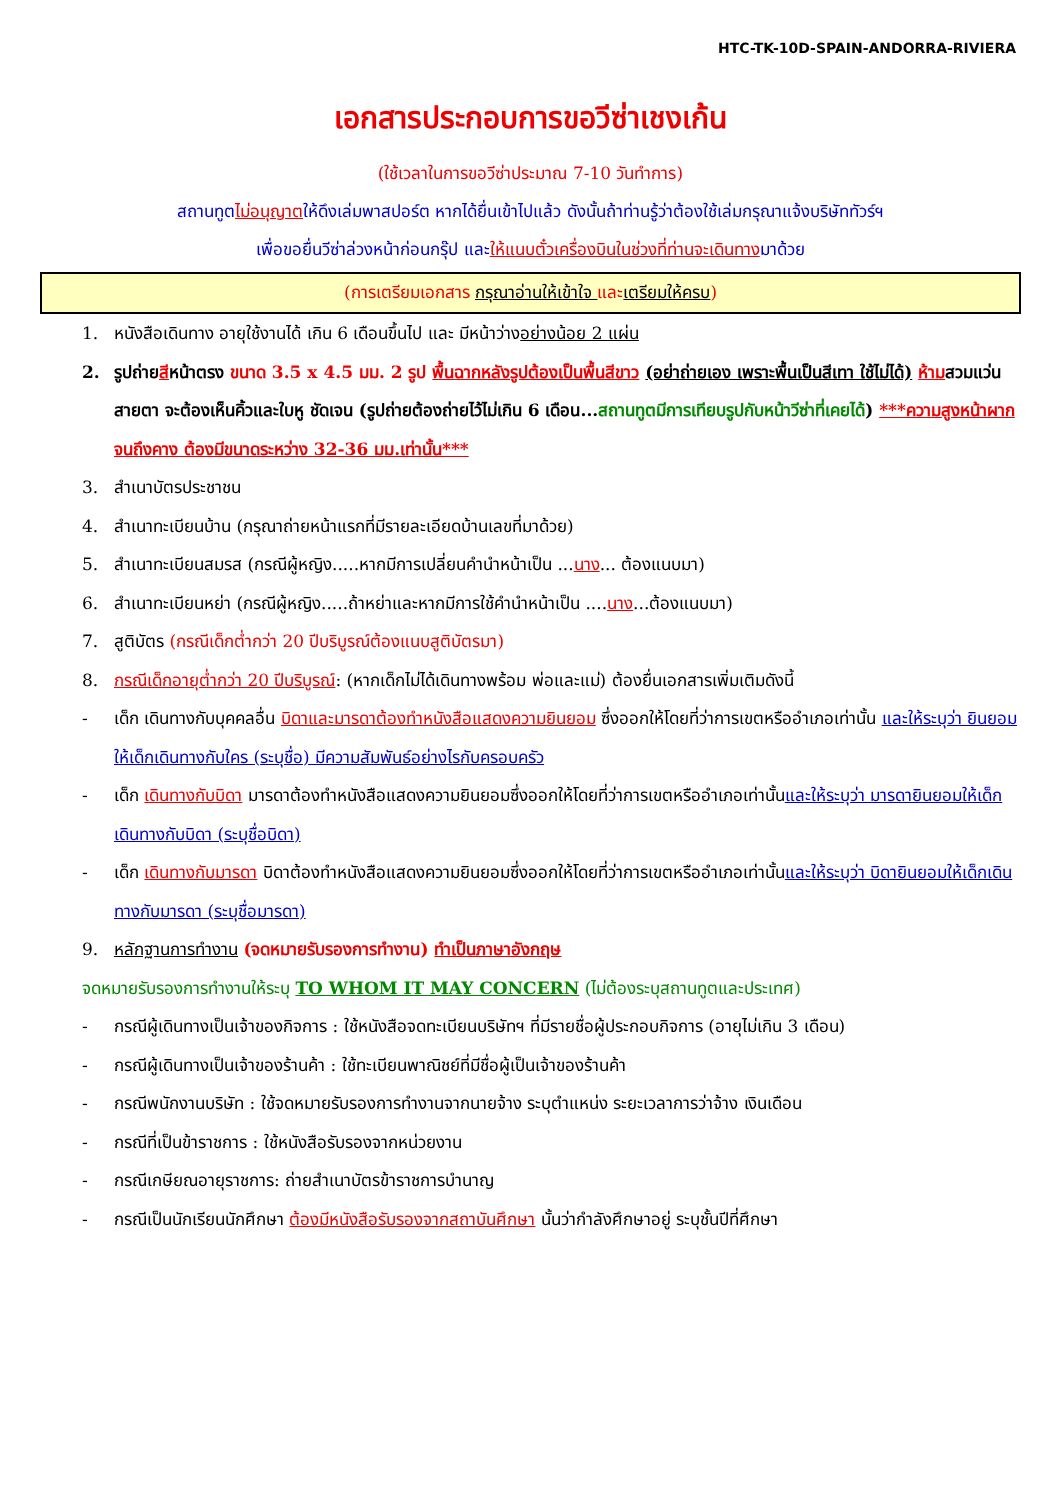HTC-TK-10D-SPAIN-ANDORRA-RIVIERA
เอกสารประกอบการขอวีซ่าเชงเก้น
(ใช้เวลาในการขอวีซ่าประมาณ 7-10 วันทำการ)
สถานทูตไม่อนุญาตให้ดึงเล่มพาสปอร์ต หากได้ยื่นเข้าไปแล้ว ดังนั้นถ้าท่านรู้ว่าต้องใช้เล่มกรุณาแจ้งบริษัททัวร์ฯ
เพื่อขอยื่นวีซ่าล่วงหน้าก่อนกรุ๊ป และให้แนบตั๋วเครื่องบินในช่วงที่ท่านจะเดินทางมาด้วย
(การเตรียมเอกสาร กรุณาอ่านให้เข้าใจ และเตรียมให้ครบ)
1. หนังสือเดินทาง อายุใช้งานได้ เกิน 6 เดือนขึ้นไป และ มีหน้าว่างอย่างน้อย 2 แผ่น
2. รูปถ่ายสีหน้าตรง ขนาด 3.5 x 4.5 มม. 2 รูป พื้นฉากหลังรูปต้องเป็นพื้นสีขาว (อย่าถ่ายเอง เพราะพื้นเป็นสีเทา ใช้ไม่ได้) ห้ามสวมแว่นสายตา จะต้องเห็นคิ้วและใบหู ชัดเจน (รูปถ่ายต้องถ่ายไว้ไม่เกิน 6 เดือน...สถานทูตมีการเทียบรูปกับหน้าวีซ่าที่เคยได้) ***ความสูงหน้าผากจนถึงคาง ต้องมีขนาดระหว่าง 32-36 มม.เท่านั้น***
3. สำเนาบัตรประชาชน
4. สำเนาทะเบียนบ้าน (กรุณาถ่ายหน้าแรกที่มีรายละเอียดบ้านเลขที่มาด้วย)
5. สำเนาทะเบียนสมรส (กรณีผู้หญิง.....หากมีการเปลี่ยนคำนำหน้าเป็น ...นาง... ต้องแนบมา)
6. สำเนาทะเบียนหย่า (กรณีผู้หญิง.....ถ้าหย่าและหากมีการใช้คำนำหน้าเป็น ....นาง...ต้องแนบมา)
7. สูติบัตร (กรณีเด็กต่ำกว่า 20 ปีบริบูรณ์ต้องแนบสูติบัตรมา)
8. กรณีเด็กอายุต่ำกว่า 20 ปีบริบูรณ์: (หากเด็กไม่ได้เดินทางพร้อม พ่อและแม่) ต้องยื่นเอกสารเพิ่มเติมดังนี้
- เด็ก เดินทางกับบุคคลอื่น บิดาและมารดาต้องทำหนังสือแสดงความยินยอม ซึ่งออกให้โดยที่ว่าการเขตหรืออำเภอเท่านั้น และให้ระบุว่า ยินยอมให้เด็กเดินทางกับใคร (ระบุชื่อ) มีความสัมพันธ์อย่างไรกับครอบครัว
- เด็ก เดินทางกับบิดา มารดาต้องทำหนังสือแสดงความยินยอมซึ่งออกให้โดยที่ว่าการเขตหรืออำเภอเท่านั้นและให้ระบุว่า มารดายินยอมให้เด็กเดินทางกับบิดา (ระบุชื่อบิดา)
- เด็ก เดินทางกับมารดา บิดาต้องทำหนังสือแสดงความยินยอมซึ่งออกให้โดยที่ว่าการเขตหรืออำเภอเท่านั้นและให้ระบุว่า บิดายินยอมให้เด็กเดินทางกับมารดา (ระบุชื่อมารดา)
9. หลักฐานการทำงาน (จดหมายรับรองการทำงาน) ทำเป็นภาษาอังกฤษ
จดหมายรับรองการทำงานให้ระบุ TO WHOM IT MAY CONCERN (ไม่ต้องระบุสถานทูตและประเทศ)
- กรณีผู้เดินทางเป็นเจ้าของกิจการ : ใช้หนังสือจดทะเบียนบริษัทฯ ที่มีรายชื่อผู้ประกอบกิจการ (อายุไม่เกิน 3 เดือน)
- กรณีผู้เดินทางเป็นเจ้าของร้านค้า : ใช้ทะเบียนพาณิชย์ที่มีชื่อผู้เป็นเจ้าของร้านค้า
- กรณีพนักงานบริษัท : ใช้จดหมายรับรองการทำงานจากนายจ้าง ระบุตำแหน่ง ระยะเวลาการว่าจ้าง เงินเดือน
- กรณีที่เป็นข้าราชการ : ใช้หนังสือรับรองจากหน่วยงาน
- กรณีเกษียณอายุราชการ: ถ่ายสำเนาบัตรข้าราชการบำนาญ
- กรณีเป็นนักเรียนนักศึกษา ต้องมีหนังสือรับรองจากสถาบันศึกษา นั้นว่ากำลังศึกษาอยู่ ระบุชั้นปีที่ศึกษา